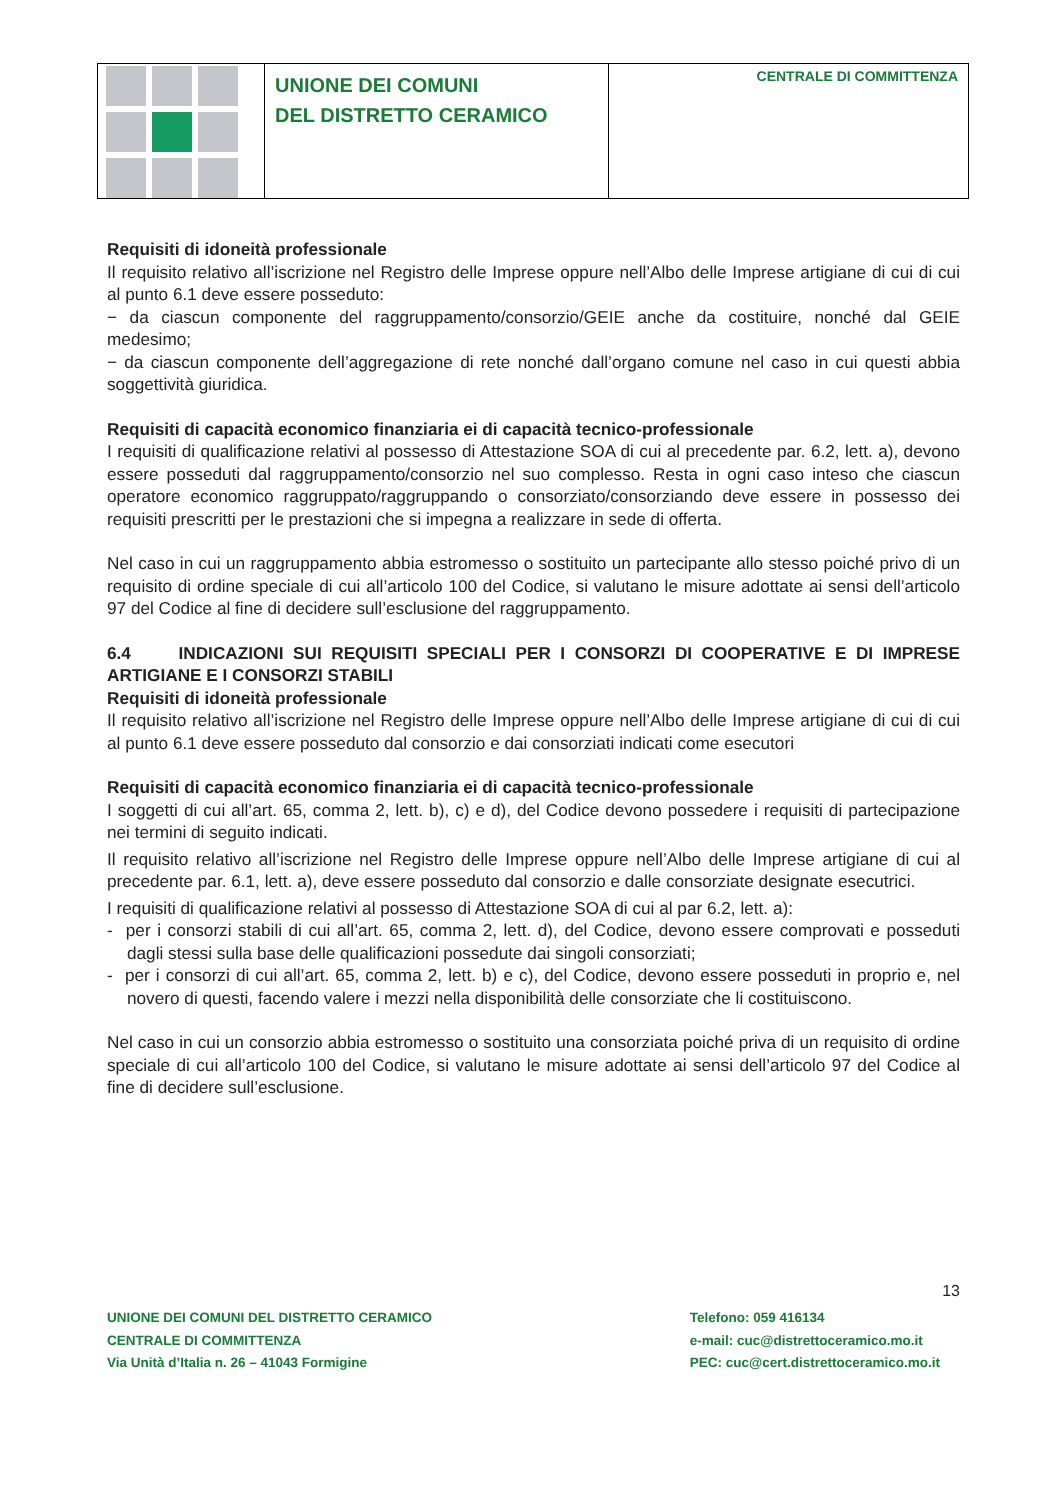UNIONE DEI COMUNI
DEL DISTRETTO CERAMICO
CENTRALE DI COMMITTENZA
Requisiti di idoneità professionale
Il requisito relativo all’iscrizione nel Registro delle Imprese oppure nell’Albo delle Imprese artigiane di cui di cui al punto 6.1 deve essere posseduto:
− da ciascun componente del raggruppamento/consorzio/GEIE anche da costituire, nonché dal GEIE medesimo;
− da ciascun componente dell’aggregazione di rete nonché dall’organo comune nel caso in cui questi abbia soggettività giuridica.
Requisiti di capacità economico finanziaria ei di capacità tecnico-professionale
I requisiti di qualificazione relativi al possesso di Attestazione SOA di cui al precedente par. 6.2, lett. a), devono essere posseduti dal raggruppamento/consorzio nel suo complesso. Resta in ogni caso inteso che ciascun operatore economico raggruppato/raggruppando o consorziato/consorziando deve essere in possesso dei requisiti prescritti per le prestazioni che si impegna a realizzare in sede di offerta.
Nel caso in cui un raggruppamento abbia estromesso o sostituito un partecipante allo stesso poiché privo di un requisito di ordine speciale di cui all’articolo 100 del Codice, si valutano le misure adottate ai sensi dell’articolo 97 del Codice al fine di decidere sull’esclusione del raggruppamento.
6.4 INDICAZIONI SUI REQUISITI SPECIALI PER I CONSORZI DI COOPERATIVE E DI IMPRESE ARTIGIANE E I CONSORZI STABILI
Requisiti di idoneità professionale
Il requisito relativo all’iscrizione nel Registro delle Imprese oppure nell’Albo delle Imprese artigiane di cui di cui al punto 6.1 deve essere posseduto dal consorzio e dai consorziati indicati come esecutori
Requisiti di capacità economico finanziaria ei di capacità tecnico-professionale
I soggetti di cui all’art. 65, comma 2, lett. b), c) e d), del Codice devono possedere i requisiti di partecipazione nei termini di seguito indicati.
Il requisito relativo all’iscrizione nel Registro delle Imprese oppure nell’Albo delle Imprese artigiane di cui al precedente par. 6.1, lett. a), deve essere posseduto dal consorzio e dalle consorziate designate esecutrici.
I requisiti di qualificazione relativi al possesso di Attestazione SOA di cui al par 6.2, lett. a):
- per i consorzi stabili di cui all’art. 65, comma 2, lett. d), del Codice, devono essere comprovati e posseduti dagli stessi sulla base delle qualificazioni possedute dai singoli consorziati;
- per i consorzi di cui all’art. 65, comma 2, lett. b) e c), del Codice, devono essere posseduti in proprio e, nel novero di questi, facendo valere i mezzi nella disponibilità delle consorziate che li costituiscono.
Nel caso in cui un consorzio abbia estromesso o sostituito una consorziata poiché priva di un requisito di ordine speciale di cui all’articolo 100 del Codice, si valutano le misure adottate ai sensi dell’articolo 97 del Codice al fine di decidere sull’esclusione.
13
UNIONE DEI COMUNI DEL DISTRETTO CERAMICO
CENTRALE DI COMMITTENZA
Via Unità d’Italia n. 26 – 41043 Formigine
Telefono: 059 416134
e-mail: cuc@distrettoceramico.mo.it
PEC: cuc@cert.distrettoceramico.mo.it